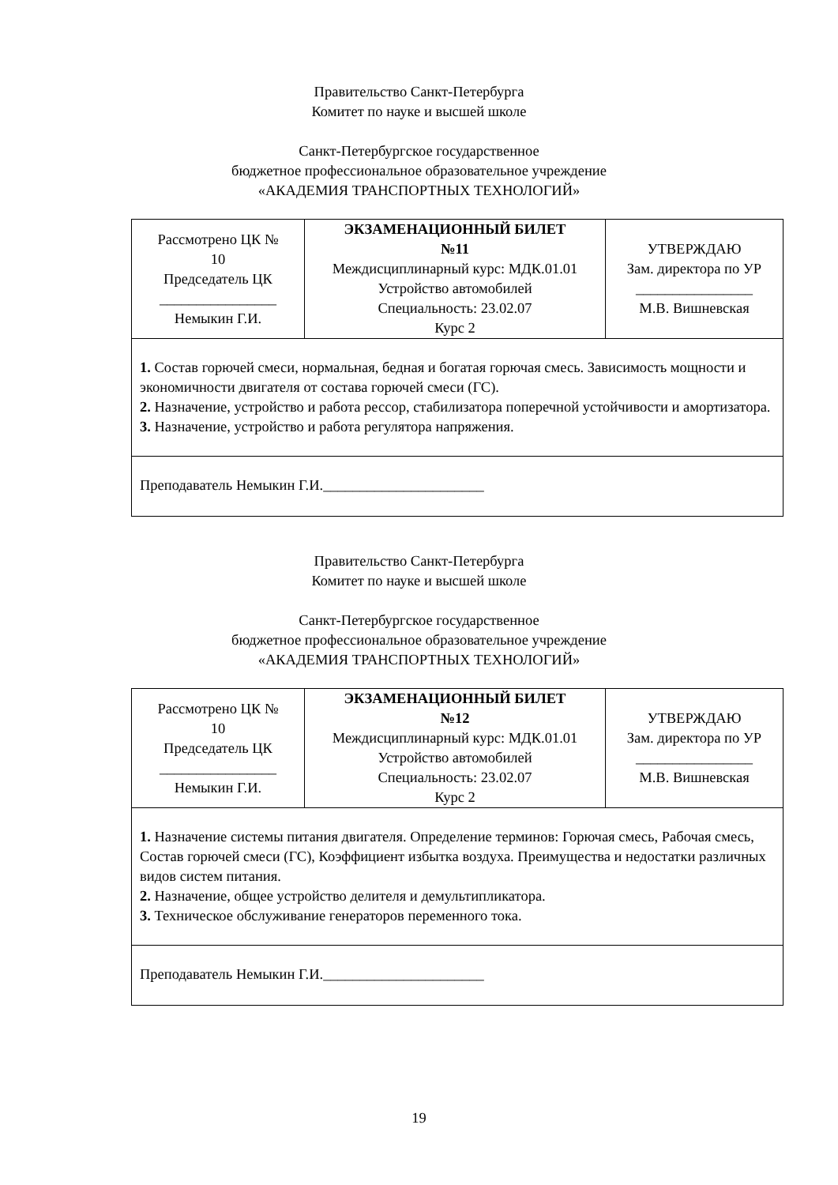Правительство Санкт-Петербурга
Комитет по науке и высшей школе
Санкт-Петербургское государственное
бюджетное профессиональное образовательное учреждение
«АКАДЕМИЯ ТРАНСПОРТНЫХ ТЕХНОЛОГИЙ»
| Рассмотрено ЦК № 10 Председатель ЦК ________________ Немыкин Г.И. | ЭКЗАМЕНАЦИОННЫЙ БИЛЕТ №11 Междисциплинарный курс: МДК.01.01 Устройство автомобилей Специальность: 23.02.07 Курс 2 | УТВЕРЖДАЮ Зам. директора по УР ________________ М.В. Вишневская |
| 1. Состав горючей смеси, нормальная, бедная и богатая горючая смесь. Зависимость мощности и экономичности двигателя от состава горючей смеси (ГС). 2. Назначение, устройство и работа рессор, стабилизатора поперечной устойчивости и амортизатора. 3. Назначение, устройство и работа регулятора напряжения. | | |
| Преподаватель Немыкин Г.И.______________________ | | |
Правительство Санкт-Петербурга
Комитет по науке и высшей школе
Санкт-Петербургское государственное
бюджетное профессиональное образовательное учреждение
«АКАДЕМИЯ ТРАНСПОРТНЫХ ТЕХНОЛОГИЙ»
| Рассмотрено ЦК № 10 Председатель ЦК ________________ Немыкин Г.И. | ЭКЗАМЕНАЦИОННЫЙ БИЛЕТ №12 Междисциплинарный курс: МДК.01.01 Устройство автомобилей Специальность: 23.02.07 Курс 2 | УТВЕРЖДАЮ Зам. директора по УР ________________ М.В. Вишневская |
| 1. Назначение системы питания двигателя. Определение терминов: Горючая смесь, Рабочая смесь, Состав горючей смеси (ГС), Коэффициент избытка воздуха. Преимущества и недостатки различных видов систем питания. 2. Назначение, общее устройство делителя и демультипликатора. 3. Техническое обслуживание генераторов переменного тока. | | |
| Преподаватель Немыкин Г.И.______________________ | | |
19